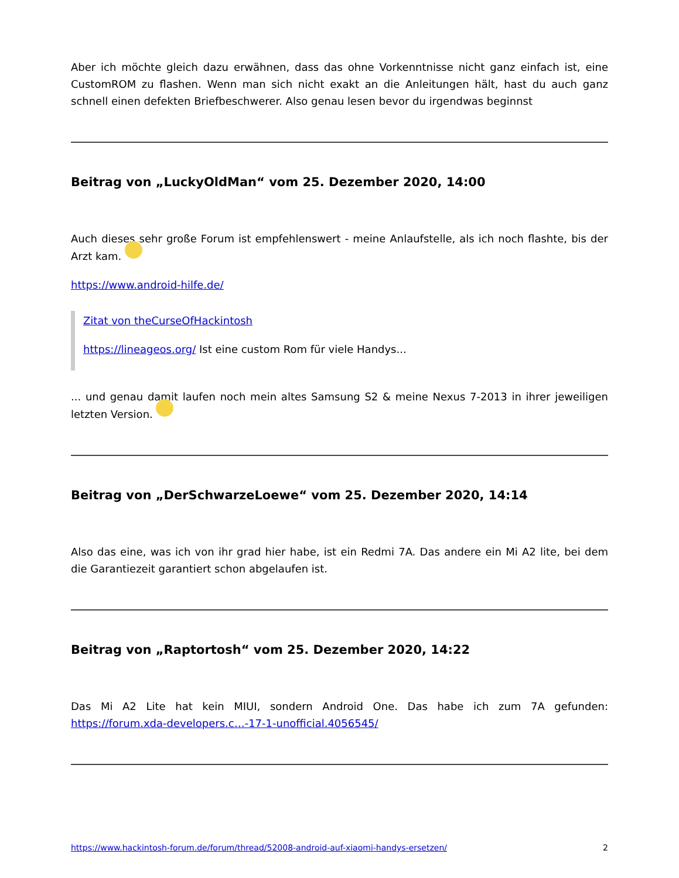Aber ich möchte gleich dazu erwähnen, dass das ohne Vorkenntnisse nicht ganz einfach ist, eine CustomROM zu flashen. Wenn man sich nicht exakt an die Anleitungen hält, hast du auch ganz schnell einen defekten Briefbeschwerer. Also genau lesen bevor du irgendwas beginnst
Beitrag von „LuckyOldMan“ vom 25. Dezember 2020, 14:00
Auch dieses sehr große Forum ist empfehlenswert - meine Anlaufstelle, als ich noch flashte, bis der Arzt kam.
https://www.android-hilfe.de/
Zitat von theCurseOfHackintosh
https://lineageos.org/ Ist eine custom Rom für viele Handys...
... und genau damit laufen noch mein altes Samsung S2 & meine Nexus 7-2013 in ihrer jeweiligen letzten Version.
Beitrag von „DerSchwarzeLoewe“ vom 25. Dezember 2020, 14:14
Also das eine, was ich von ihr grad hier habe, ist ein Redmi 7A. Das andere ein Mi A2 lite, bei dem die Garantiezeit garantiert schon abgelaufen ist.
Beitrag von „Raptortosh“ vom 25. Dezember 2020, 14:22
Das Mi A2 Lite hat kein MIUI, sondern Android One. Das habe ich zum 7A gefunden: https://forum.xda-developers.c…-17-1-unofficial.4056545/
https://www.hackintosh-forum.de/forum/thread/52008-android-auf-xiaomi-handys-ersetzen/ 2